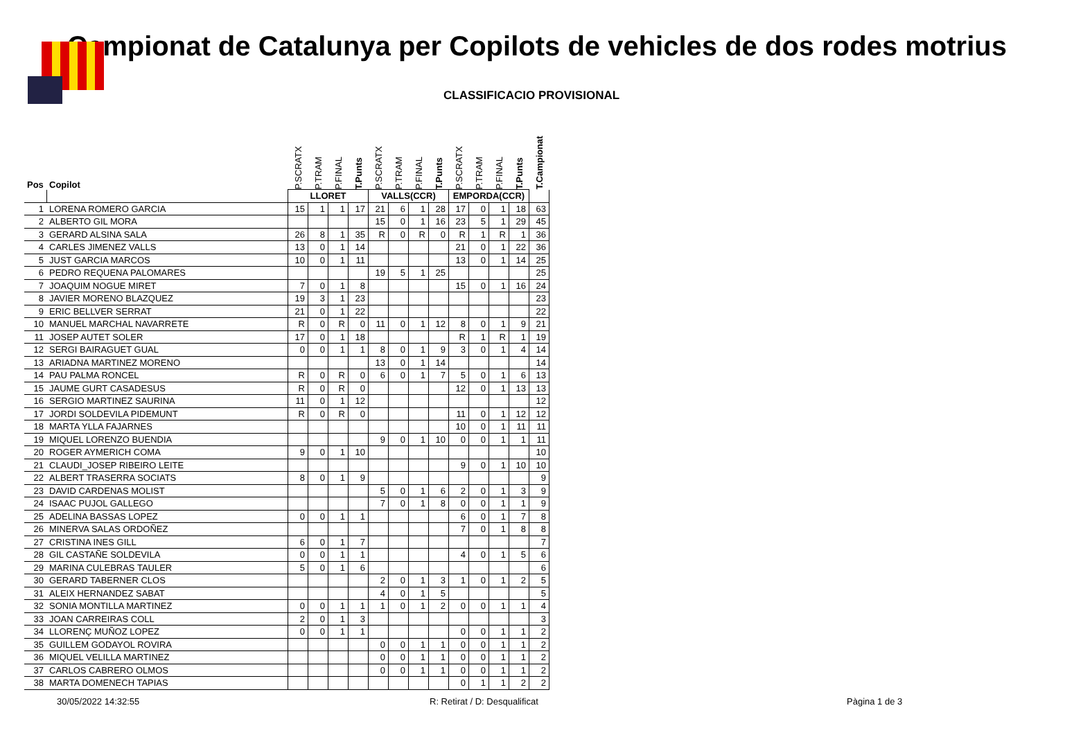Campionat de Catalunya per Copilots de vehicles de dos rodes motrius
CLASSIFICACIO PROVISIONAL
| Pos | Copilot | P.SCRATX | P.TRAM | P.FINAL | T.Punts | P.SCRATX | P.TRAM | P.FINAL | T.Punts | P.SCRATX | P.TRAM | P.FINAL | T.Punts | T.Campionat |
| --- | --- | --- | --- | --- | --- | --- | --- | --- | --- | --- | --- | --- | --- | --- |
| | | LLORET | | | | VALLS(CCR) | | | | EMPORDA(CCR) | | | | |
| 1 | LORENA ROMERO GARCIA | 15 | 1 | 1 | 17 | 21 | 6 | 1 | 28 | 17 | 0 | 1 | 18 | 63 |
| 2 | ALBERTO GIL MORA | | | | | 15 | 0 | 1 | 16 | 23 | 5 | 1 | 29 | 45 |
| 3 | GERARD ALSINA SALA | 26 | 8 | 1 | 35 | R | 0 | R | 0 | R | 1 | R | 1 | 36 |
| 4 | CARLES JIMENEZ VALLS | 13 | 0 | 1 | 14 | | | | | 21 | 0 | 1 | 22 | 36 |
| 5 | JUST GARCIA MARCOS | 10 | 0 | 1 | 11 | | | | | 13 | 0 | 1 | 14 | 25 |
| 6 | PEDRO REQUENA PALOMARES | | | | | 19 | 5 | 1 | 25 | | | | | 25 |
| 7 | JOAQUIM NOGUE MIRET | 7 | 0 | 1 | 8 | | | | | 15 | 0 | 1 | 16 | 24 |
| 8 | JAVIER MORENO BLAZQUEZ | 19 | 3 | 1 | 23 | | | | | | | | | 23 |
| 9 | ERIC BELLVER SERRAT | 21 | 0 | 1 | 22 | | | | | | | | | 22 |
| 10 | MANUEL MARCHAL NAVARRETE | R | 0 | R | 0 | 11 | 0 | 1 | 12 | 8 | 0 | 1 | 9 | 21 |
| 11 | JOSEP AUTET SOLER | 17 | 0 | 1 | 18 | | | | | R | 1 | R | 1 | 19 |
| 12 | SERGI BAIRAGUET GUAL | 0 | 0 | 1 | 1 | 8 | 0 | 1 | 9 | 3 | 0 | 1 | 4 | 14 |
| 13 | ARIADNA MARTINEZ MORENO | | | | | 13 | 0 | 1 | 14 | | | | | 14 |
| 14 | PAU PALMA RONCEL | R | 0 | R | 0 | 6 | 0 | 1 | 7 | 5 | 0 | 1 | 6 | 13 |
| 15 | JAUME GURT CASADESUS | R | 0 | R | 0 | | | | | 12 | 0 | 1 | 13 | 13 |
| 16 | SERGIO MARTINEZ SAURINA | 11 | 0 | 1 | 12 | | | | | | | | | 12 |
| 17 | JORDI SOLDEVILA PIDEMUNT | R | 0 | R | 0 | | | | | 11 | 0 | 1 | 12 | 12 |
| 18 | MARTA YLLA FAJARNES | | | | | | | | | 10 | 0 | 1 | 11 | 11 |
| 19 | MIQUEL LORENZO BUENDIA | | | | | 9 | 0 | 1 | 10 | 0 | 0 | 1 | 1 | 11 |
| 20 | ROGER AYMERICH COMA | 9 | 0 | 1 | 10 | | | | | | | | | 10 |
| 21 | CLAUDI_JOSEP RIBEIRO LEITE | | | | | | | | | 9 | 0 | 1 | 10 | 10 |
| 22 | ALBERT TRASERRA SOCIATS | 8 | 0 | 1 | 9 | | | | | | | | | 9 |
| 23 | DAVID CARDENAS MOLIST | | | | | 5 | 0 | 1 | 6 | 2 | 0 | 1 | 3 | 9 |
| 24 | ISAAC PUJOL GALLEGO | | | | | 7 | 0 | 1 | 8 | 0 | 0 | 1 | 1 | 9 |
| 25 | ADELINA BASSAS LOPEZ | 0 | 0 | 1 | 1 | | | | | 6 | 0 | 1 | 7 | 8 |
| 26 | MINERVA SALAS ORDOÑEZ | | | | | | | | | 7 | 0 | 1 | 8 | 8 |
| 27 | CRISTINA INES GILL | 6 | 0 | 1 | 7 | | | | | | | | | 7 |
| 28 | GIL CASTAÑE SOLDEVILA | 0 | 0 | 1 | 1 | | | | | 4 | 0 | 1 | 5 | 6 |
| 29 | MARINA CULEBRAS TAULER | 5 | 0 | 1 | 6 | | | | | | | | | 6 |
| 30 | GERARD TABERNER CLOS | | | | | 2 | 0 | 1 | 3 | 1 | 0 | 1 | 2 | 5 |
| 31 | ALEIX HERNANDEZ SABAT | | | | | 4 | 0 | 1 | 5 | | | | | 5 |
| 32 | SONIA MONTILLA MARTINEZ | 0 | 0 | 1 | 1 | 1 | 0 | 1 | 2 | 0 | 0 | 1 | 1 | 4 |
| 33 | JOAN CARREIRAS COLL | 2 | 0 | 1 | 3 | | | | | | | | | 3 |
| 34 | LLORENÇ MUÑOZ LOPEZ | 0 | 0 | 1 | 1 | | | | | 0 | 0 | 1 | 1 | 2 |
| 35 | GUILLEM GODAYOL ROVIRA | | | | | 0 | 0 | 1 | 1 | 0 | 0 | 1 | 1 | 2 |
| 36 | MIQUEL VELILLA MARTINEZ | | | | | 0 | 0 | 1 | 1 | 0 | 0 | 1 | 1 | 2 |
| 37 | CARLOS CABRERO OLMOS | | | | | 0 | 0 | 1 | 1 | 0 | 0 | 1 | 1 | 2 |
| 38 | MARTA DOMENECH TAPIAS | | | | | | | | | 0 | 1 | 1 | 2 | 2 |
30/05/2022 14:32:55 R: Retirat / D: Desqualificat Pàgina 1 de 3